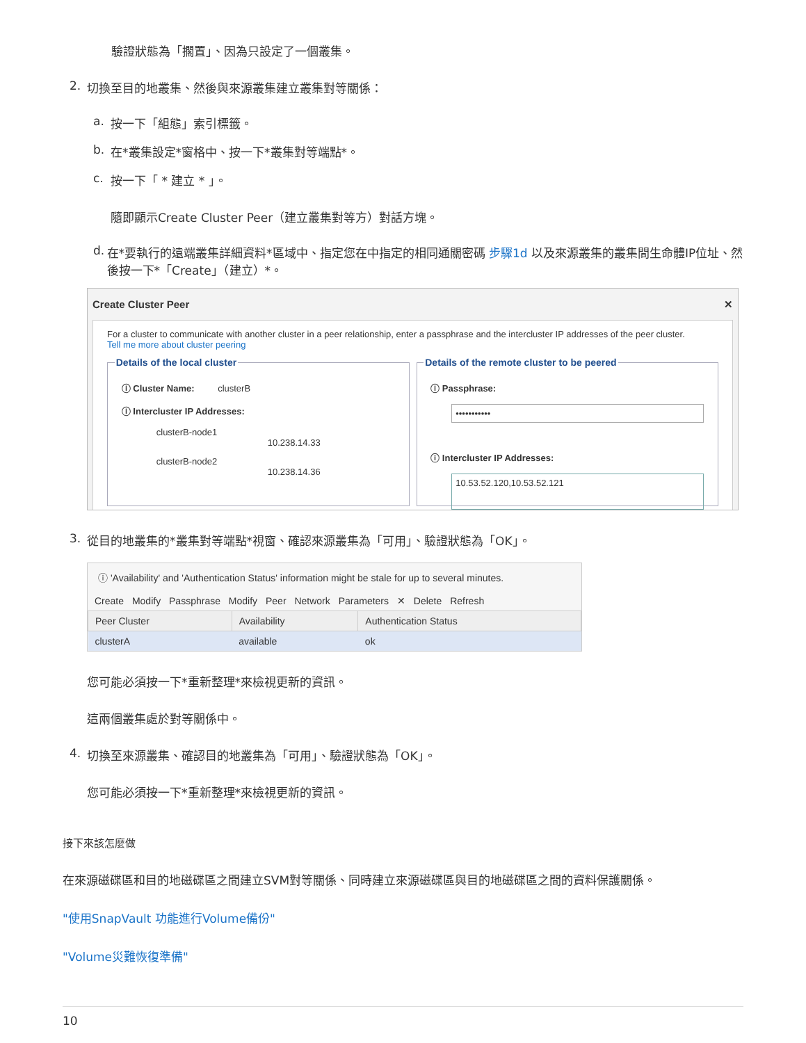驗證狀態為「擱置」、因為只設定了一個叢集。
2. 切換至目的地叢集、然後與來源叢集建立叢集對等關係：
a. 按一下「組態」索引標籤。
b. 在*叢集設定*窗格中、按一下*叢集對等端點*。
c. 按一下「 * 建立 * 」。
隨即顯示Create Cluster Peer（建立叢集對等方）對話方塊。
d. 在*要執行的遠端叢集詳細資料*區域中、指定您在中指定的相同通關密碼 步驟1d 以及來源叢集的叢集間生命體IP位址、然後按一下*「Create」（建立）*。
Create Cluster Peer ✕
For a cluster to communicate with another cluster in a peer relationship, enter a passphrase and the intercluster IP addresses of the peer cluster.
Tell me more about cluster peering
Details of the local cluster
ⓘ Cluster Name: clusterB
ⓘ Intercluster IP Addresses:
clusterB-node1 10.238.14.33
clusterB-node2 10.238.14.36
Details of the remote cluster to be peered
ⓘ Passphrase:
•••••••••••
ⓘ Intercluster IP Addresses:
10.53.52.120,10.53.52.121
3. 從目的地叢集的*叢集對等端點*視窗、確認來源叢集為「可用」、驗證狀態為「OK」。
ⓘ 'Availability' and 'Authentication Status' information might be stale for up to several minutes.
Create Modify Passphrase Modify Peer Network Parameters ✕ Delete Refresh
| Peer Cluster | Availability | Authentication Status |
| --- | --- | --- |
| clusterA | available | ok |
您可能必須按一下*重新整理*來檢視更新的資訊。
這兩個叢集處於對等關係中。
4. 切換至來源叢集、確認目的地叢集為「可用」、驗證狀態為「OK」。
您可能必須按一下*重新整理*來檢視更新的資訊。
接下來該怎麼做
在來源磁碟區和目的地磁碟區之間建立SVM對等關係、同時建立來源磁碟區與目的地磁碟區之間的資料保護關係。
"使用SnapVault 功能進行Volume備份"
"Volume災難恢復準備"
10